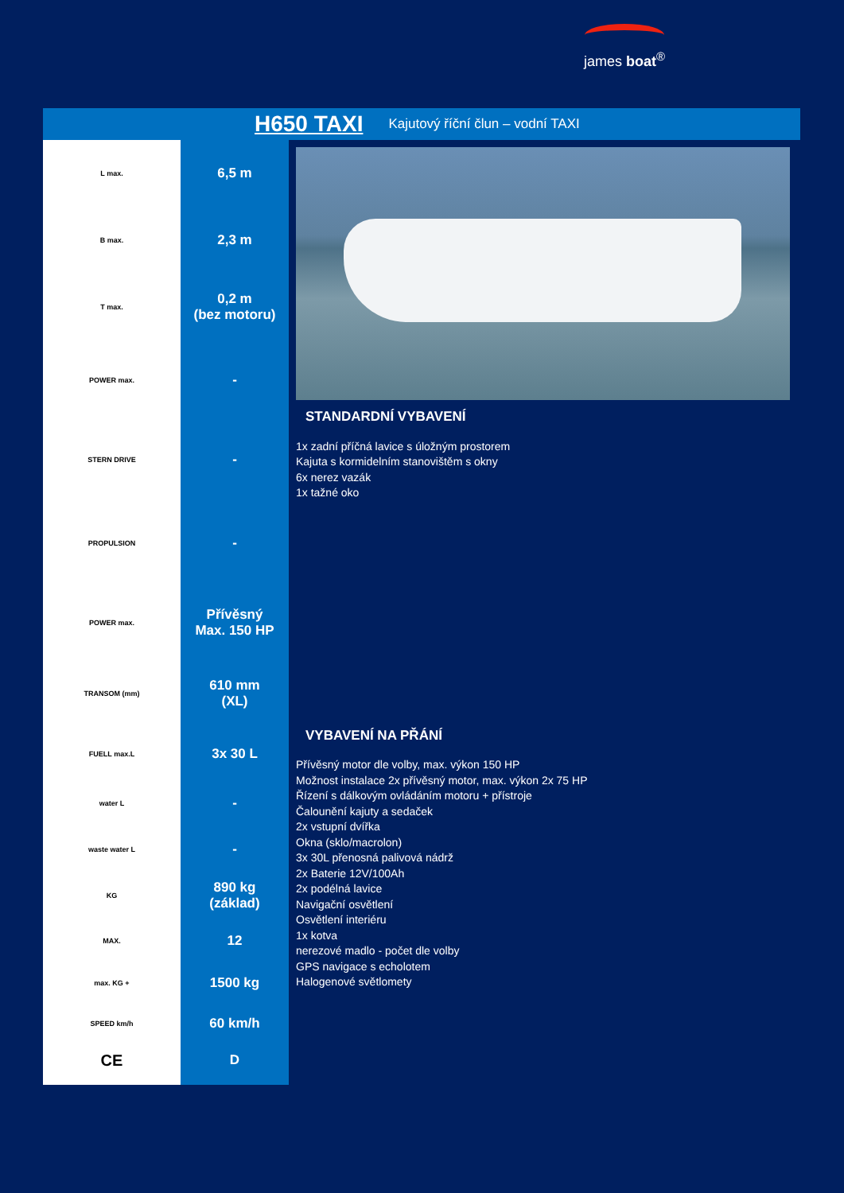james boat<sup>®</sup>
H650 TAXI
Kajutový říční člun – vodní TAXI
| L max. |
| B max. |
| T max. |
| POWER max. |
| STERN DRIVE |
| PROPULSION |
| POWER max. |
| TRANSOM (mm) |
| FUELL max.L |
| water L |
| waste water L |
| KG |
| MAX. |
| max. KG + |
| SPEED km/h |
| CE |
| 6,5 m |
| 2,3 m |
| 0,2 m (bez motoru) |
| - |
| - |
| - |
| Přívěsný Max. 150 HP |
| 610 mm (XL) |
| 3x 30 L |
| - |
| - |
| 890 kg (základ) |
| 12 |
| 1500 kg |
| 60 km/h |
| D |
STANDARDNÍ VYBAVENÍ
1x zadní příčná lavice s úložným prostorem
Kajuta s kormidelním stanovištěm s okny
6x nerez vazák
1x tažné oko
VYBAVENÍ NA PŘÁNÍ
Přívěsný motor dle volby, max. výkon 150 HP
Možnost instalace 2x přívěsný motor, max. výkon 2x 75 HP
Řízení s dálkovým ovládáním motoru + přístroje
Čalounění kajuty a sedaček
2x vstupní dvířka
Okna (sklo/macrolon)
3x 30L přenosná palivová nádrž
2x Baterie 12V/100Ah
2x podélná lavice
Navigační osvětlení
Osvětlení interiéru
1x kotva
nerezové madlo - počet dle volby
GPS navigace s echolotem
Halogenové světlomety